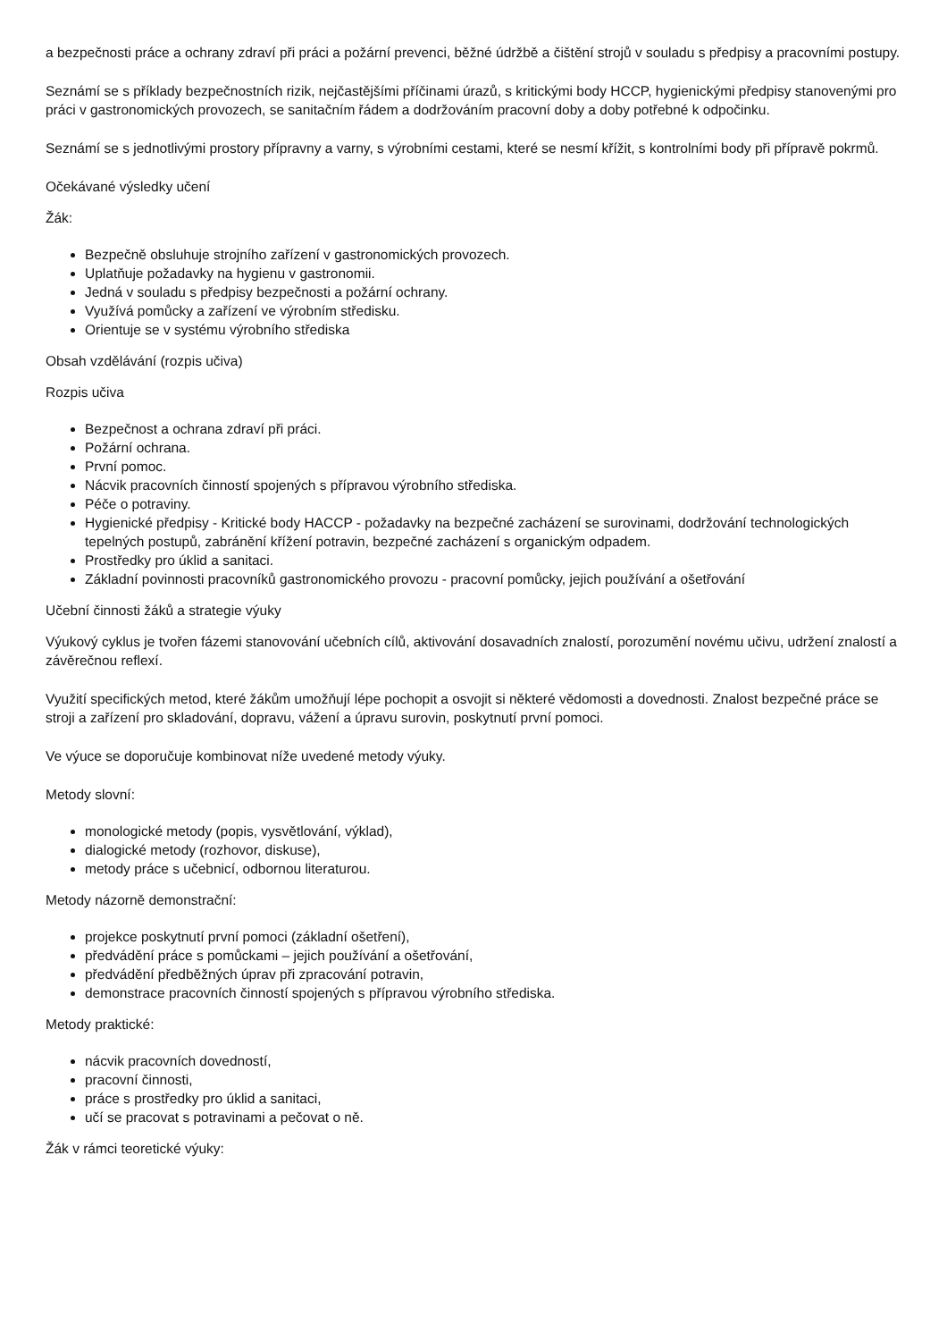a bezpečnosti práce a ochrany zdraví při práci a požární prevenci, běžné údržbě a čištění strojů v souladu s předpisy a pracovními postupy.
Seznámí se s příklady bezpečnostních rizik, nejčastějšími příčinami úrazů, s kritickými body HCCP, hygienickými předpisy stanovenými pro práci v gastronomických provozech, se sanitačním řádem a dodržováním pracovní doby a doby potřebné k odpočinku.
Seznámí se s jednotlivými prostory přípravny a varny, s výrobními cestami, které se nesmí křížit, s kontrolními body při přípravě pokrmů.
Očekávané výsledky učení
Žák:
Bezpečně obsluhuje strojního zařízení v gastronomických provozech.
Uplatňuje požadavky na hygienu v gastronomii.
Jedná v souladu s předpisy bezpečnosti a požární ochrany.
Využívá pomůcky a zařízení ve výrobním středisku.
Orientuje se v systému výrobního střediska
Obsah vzdělávání (rozpis učiva)
Rozpis učiva
Bezpečnost a ochrana zdraví při práci.
Požární ochrana.
První pomoc.
Nácvik pracovních činností spojených s přípravou výrobního střediska.
Péče o potraviny.
Hygienické předpisy - Kritické body HACCP - požadavky na bezpečné zacházení se surovinami, dodržování technologických tepelných postupů, zabránění křížení potravin, bezpečné zacházení s organickým odpadem.
Prostředky pro úklid a sanitaci.
Základní povinnosti pracovníků gastronomického provozu - pracovní pomůcky, jejich používání a ošetřování
Učební činnosti žáků a strategie výuky
Výukový cyklus je tvořen fázemi stanovování učebních cílů, aktivování dosavadních znalostí, porozumění novému učivu, udržení znalostí a závěrečnou reflexí.
Využití specifických metod, které žákům umožňují lépe pochopit a osvojit si některé vědomosti a dovednosti. Znalost bezpečné práce se stroji a zařízení pro skladování, dopravu, vážení a úpravu surovin, poskytnutí první pomoci.
Ve výuce se doporučuje kombinovat níže uvedené metody výuky.
Metody slovní:
monologické metody (popis, vysvětlování, výklad),
dialogické metody (rozhovor, diskuse),
metody práce s učebnicí, odbornou literaturou.
Metody názorně demonstrační:
projekce poskytnutí první pomoci (základní ošetření),
předvádění práce s pomůckami – jejich používání a ošetřování,
předvádění předběžných úprav při zpracování potravin,
demonstrace pracovních činností spojených s přípravou výrobního střediska.
Metody praktické:
nácvik pracovních dovedností,
pracovní činnosti,
práce s prostředky pro úklid a sanitaci,
učí se pracovat s potravinami a pečovat o ně.
Žák v rámci teoretické výuky: